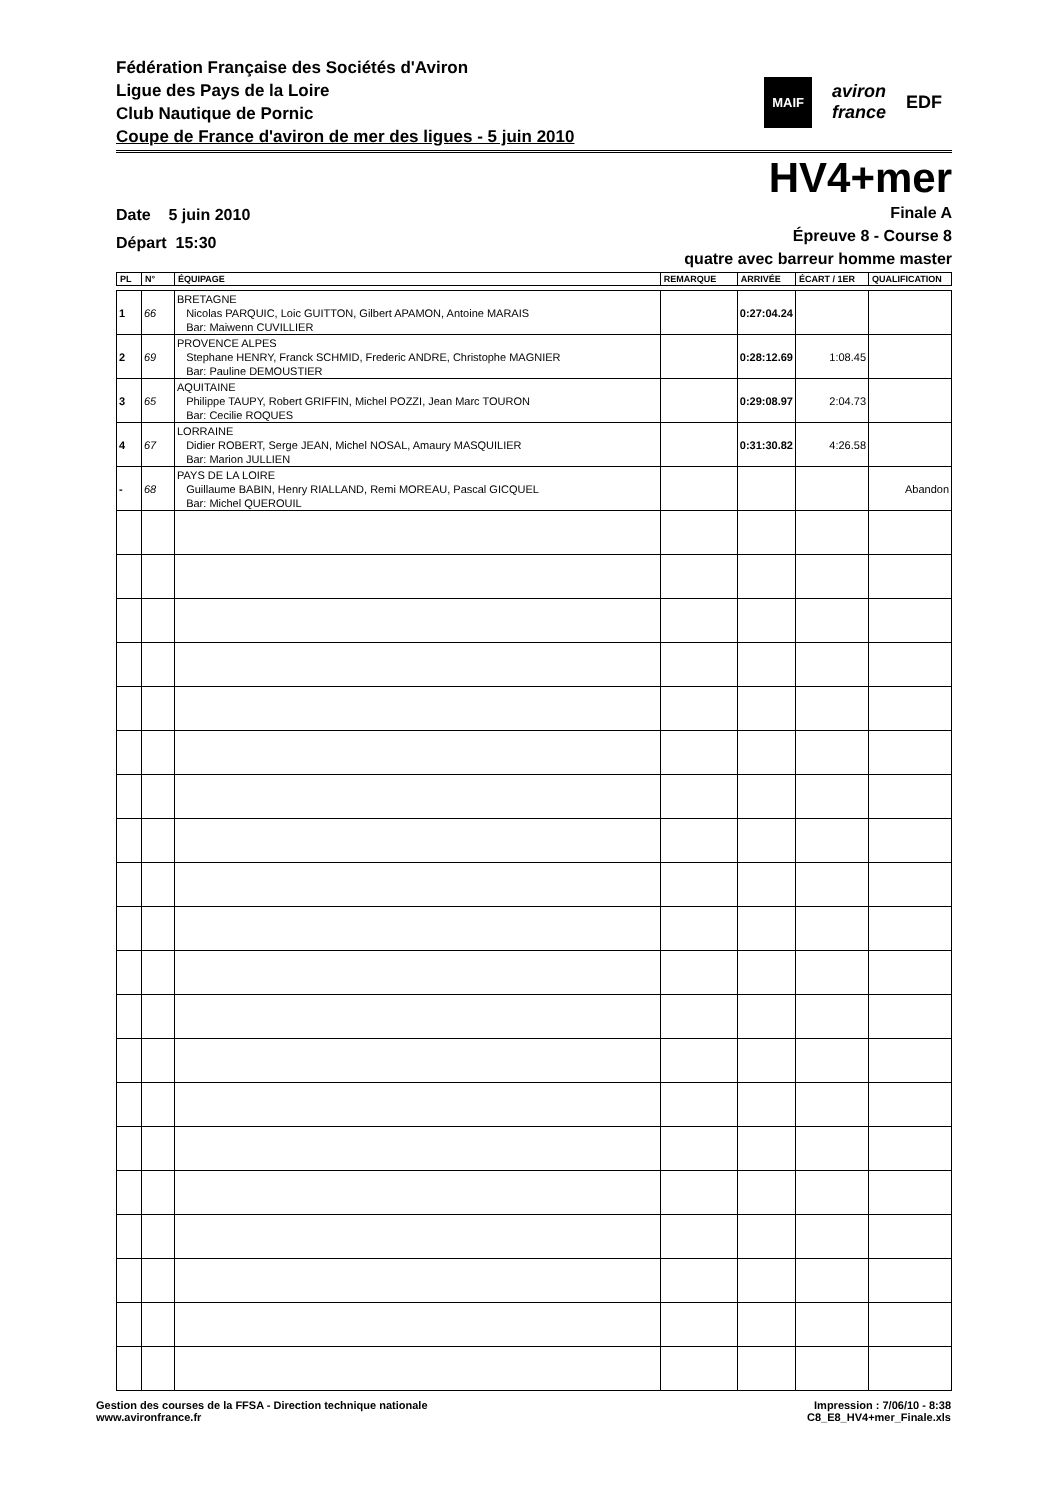Fédération Française des Sociétés d'Aviron
Ligue des Pays de la Loire
Club Nautique de Pornic
Coupe de France d'aviron de mer des ligues - 5 juin 2010
MAIF aviron
france EDF
HV4+mer
Date 5 juin 2010
Départ 15:30
Finale A
Épreuve 8 - Course 8
quatre avec barreur homme master
| PL | N° | ÉQUIPAGE | REMARQUE | ARRIVÉE | ÉCART / 1ER | QUALIFICATION |
| --- | --- | --- | --- | --- | --- | --- |
| 1 | 66 | BRETAGNE Nicolas PARQUIC, Loic GUITTON, Gilbert APAMON, Antoine MARAIS Bar: Maiwenn CUVILLIER | | 0:27:04.24 | | |
| 2 | 69 | PROVENCE ALPES Stephane HENRY, Franck SCHMID, Frederic ANDRE, Christophe MAGNIER Bar: Pauline DEMOUSTIER | | 0:28:12.69 | 1:08.45 | |
| 3 | 65 | AQUITAINE Philippe TAUPY, Robert GRIFFIN, Michel POZZI, Jean Marc TOURON Bar: Cecilie ROQUES | | 0:29:08.97 | 2:04.73 | |
| 4 | 67 | LORRAINE Didier ROBERT, Serge JEAN, Michel NOSAL, Amaury MASQUILIER Bar: Marion JULLIEN | | 0:31:30.82 | 4:26.58 | |
| - | 68 | PAYS DE LA LOIRE Guillaume BABIN, Henry RIALLAND, Remi MOREAU, Pascal GICQUEL Bar: Michel QUEROUIL | | | | Abandon |
Gestion des courses de la FFSA - Direction technique nationale
www.avironfrance.fr
Impression : 7/06/10 - 8:38
C8_E8_HV4+mer_Finale.xls